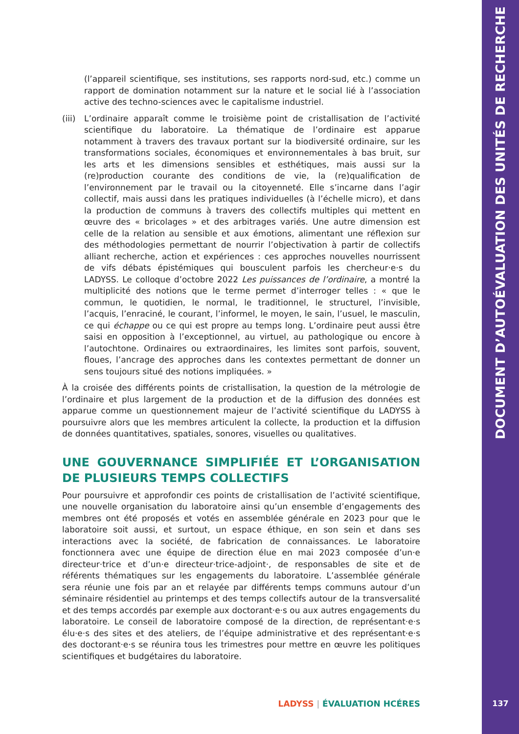(l’appareil scientifique, ses institutions, ses rapports nord-sud, etc.) comme un rapport de domination notamment sur la nature et le social lié à l’association active des techno-sciences avec le capitalisme industriel.
(iii)
L’ordinaire apparaît comme le troisième point de cristallisation de l’activité scientifique du laboratoire. La thématique de l’ordinaire est apparue notamment à travers des travaux portant sur la biodiversité ordinaire, sur les transformations sociales, économiques et environnementales à bas bruit, sur les arts et les dimensions sensibles et esthétiques, mais aussi sur la (re)production courante des conditions de vie, la (re)qualification de l’environnement par le travail ou la citoyenneté. Elle s’incarne dans l’agir collectif, mais aussi dans les pratiques individuelles (à l’échelle micro), et dans la production de communs à travers des collectifs multiples qui mettent en œuvre des « bricolages » et des arbitrages variés. Une autre dimension est celle de la relation au sensible et aux émotions, alimentant une réflexion sur des méthodologies permettant de nourrir l’objectivation à partir de collectifs alliant recherche, action et expériences : ces approches nouvelles nourrissent de vifs débats épistémiques qui bousculent parfois les chercheur·e·s du LADYSS. Le colloque d’octobre 2022 Les puissances de l’ordinaire, a montré la multiplicité des notions que le terme permet d’interroger telles : « que le commun, le quotidien, le normal, le traditionnel, le structurel, l’invisible, l’acquis, l’enraciné, le courant, l’informel, le moyen, le sain, l’usuel, le masculin, ce qui échappe ou ce qui est propre au temps long. L’ordinaire peut aussi être saisi en opposition à l’exceptionnel, au virtuel, au pathologique ou encore à l’autochtone. Ordinaires ou extraordinaires, les limites sont parfois, souvent, floues, l’ancrage des approches dans les contextes permettant de donner un sens toujours situé des notions impliquées. »
À la croisée des différents points de cristallisation, la question de la métrologie de l’ordinaire et plus largement de la production et de la diffusion des données est apparue comme un questionnement majeur de l’activité scientifique du LADYSS à poursuivre alors que les membres articulent la collecte, la production et la diffusion de données quantitatives, spatiales, sonores, visuelles ou qualitatives.
UNE GOUVERNANCE SIMPLIFIÉE ET L’ORGANISATION DE PLUSIEURS TEMPS COLLECTIFS
Pour poursuivre et approfondir ces points de cristallisation de l’activité scientifique, une nouvelle organisation du laboratoire ainsi qu’un ensemble d’engagements des membres ont été proposés et votés en assemblée générale en 2023 pour que le laboratoire soit aussi, et surtout, un espace éthique, en son sein et dans ses interactions avec la société, de fabrication de connaissances. Le laboratoire fonctionnera avec une équipe de direction élue en mai 2023 composée d’un·e directeur·trice et d’un·e directeur·trice-adjoint·, de responsables de site et de référents thématiques sur les engagements du laboratoire. L’assemblée générale sera réunie une fois par an et relayée par différents temps communs autour d’un séminaire résidentiel au printemps et des temps collectifs autour de la transversalité et des temps accordés par exemple aux doctorant·e·s ou aux autres engagements du laboratoire. Le conseil de laboratoire composé de la direction, de représentant·e·s élu·e·s des sites et des ateliers, de l’équipe administrative et des représentant·e·s des doctorant·e·s se réunira tous les trimestres pour mettre en œuvre les politiques scientifiques et budgétaires du laboratoire.
LADYSS | ÉVALUATION HCÉRES
DOCUMENT D’AUTOÉVALUATION DES UNITÉS DE RECHERCHE
137